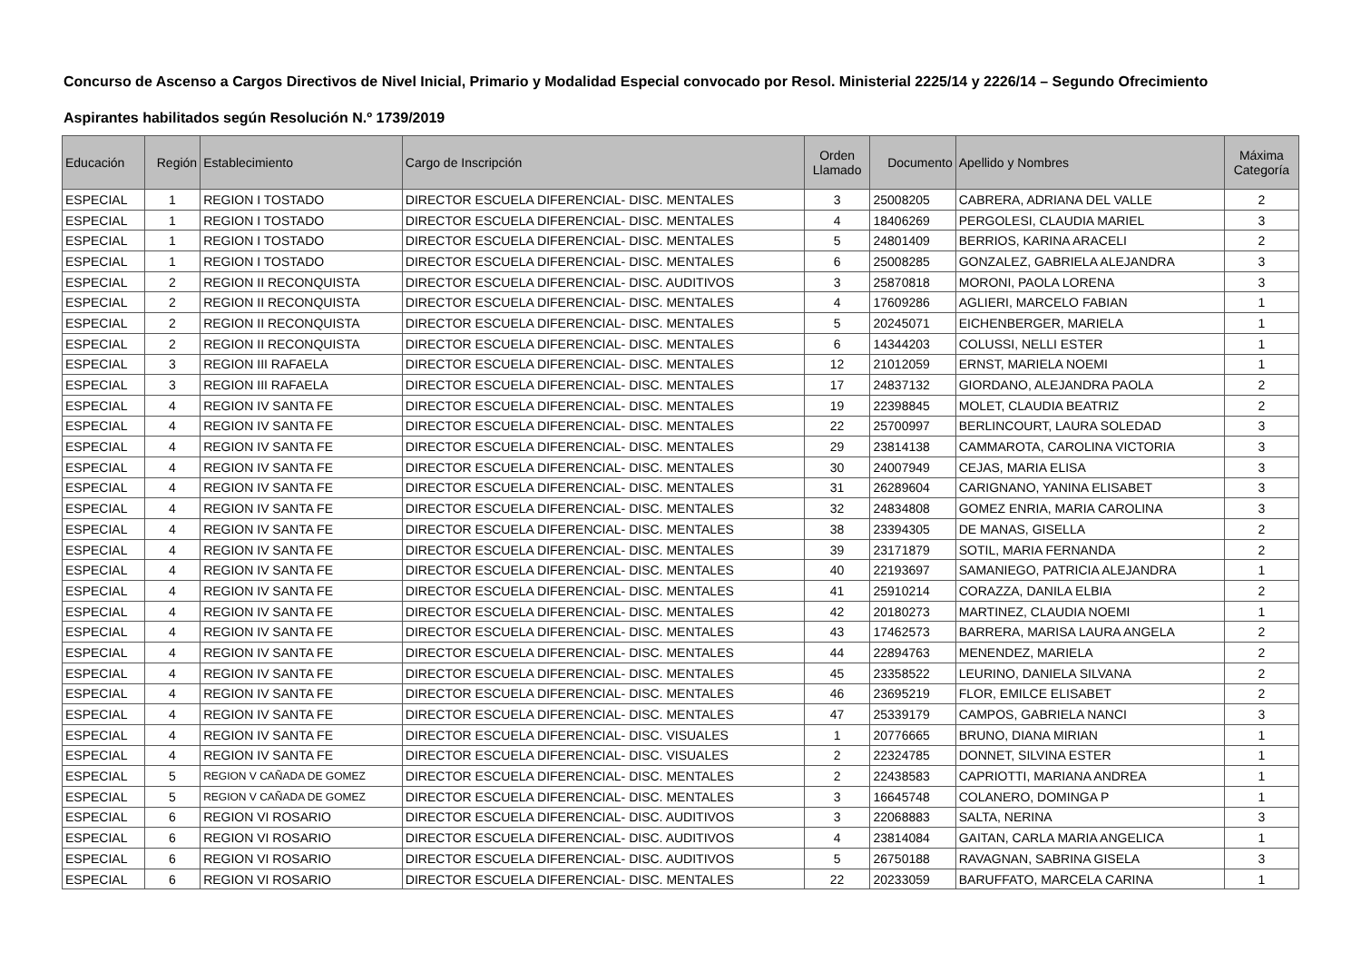Concurso de Ascenso a Cargos Directivos de Nivel Inicial, Primario y Modalidad Especial convocado por Resol. Ministerial 2225/14 y 2226/14 – Segundo Ofrecimiento
Aspirantes habilitados según Resolución N.º 1739/2019
| Educación | Región | Establecimiento | Cargo de Inscripción | Orden Llamado | Documento | Apellido y Nombres | Máxima Categoría |
| --- | --- | --- | --- | --- | --- | --- | --- |
| ESPECIAL | 1 | REGION I TOSTADO | DIRECTOR ESCUELA DIFERENCIAL- DISC. MENTALES | 3 | 25008205 | CABRERA, ADRIANA DEL VALLE | 2 |
| ESPECIAL | 1 | REGION I TOSTADO | DIRECTOR ESCUELA DIFERENCIAL- DISC. MENTALES | 4 | 18406269 | PERGOLESI, CLAUDIA MARIEL | 3 |
| ESPECIAL | 1 | REGION I TOSTADO | DIRECTOR ESCUELA DIFERENCIAL- DISC. MENTALES | 5 | 24801409 | BERRIOS, KARINA ARACELI | 2 |
| ESPECIAL | 1 | REGION I TOSTADO | DIRECTOR ESCUELA DIFERENCIAL- DISC. MENTALES | 6 | 25008285 | GONZALEZ, GABRIELA ALEJANDRA | 3 |
| ESPECIAL | 2 | REGION II RECONQUISTA | DIRECTOR ESCUELA DIFERENCIAL- DISC. AUDITIVOS | 3 | 25870818 | MORONI, PAOLA LORENA | 3 |
| ESPECIAL | 2 | REGION II RECONQUISTA | DIRECTOR ESCUELA DIFERENCIAL- DISC. MENTALES | 4 | 17609286 | AGLIERI, MARCELO FABIAN | 1 |
| ESPECIAL | 2 | REGION II RECONQUISTA | DIRECTOR ESCUELA DIFERENCIAL- DISC. MENTALES | 5 | 20245071 | EICHENBERGER, MARIELA | 1 |
| ESPECIAL | 2 | REGION II RECONQUISTA | DIRECTOR ESCUELA DIFERENCIAL- DISC. MENTALES | 6 | 14344203 | COLUSSI, NELLI ESTER | 1 |
| ESPECIAL | 3 | REGION III RAFAELA | DIRECTOR ESCUELA DIFERENCIAL- DISC. MENTALES | 12 | 21012059 | ERNST, MARIELA NOEMI | 1 |
| ESPECIAL | 3 | REGION III RAFAELA | DIRECTOR ESCUELA DIFERENCIAL- DISC. MENTALES | 17 | 24837132 | GIORDANO, ALEJANDRA PAOLA | 2 |
| ESPECIAL | 4 | REGION IV SANTA FE | DIRECTOR ESCUELA DIFERENCIAL- DISC. MENTALES | 19 | 22398845 | MOLET, CLAUDIA BEATRIZ | 2 |
| ESPECIAL | 4 | REGION IV SANTA FE | DIRECTOR ESCUELA DIFERENCIAL- DISC. MENTALES | 22 | 25700997 | BERLINCOURT, LAURA SOLEDAD | 3 |
| ESPECIAL | 4 | REGION IV SANTA FE | DIRECTOR ESCUELA DIFERENCIAL- DISC. MENTALES | 29 | 23814138 | CAMMAROTA, CAROLINA VICTORIA | 3 |
| ESPECIAL | 4 | REGION IV SANTA FE | DIRECTOR ESCUELA DIFERENCIAL- DISC. MENTALES | 30 | 24007949 | CEJAS, MARIA ELISA | 3 |
| ESPECIAL | 4 | REGION IV SANTA FE | DIRECTOR ESCUELA DIFERENCIAL- DISC. MENTALES | 31 | 26289604 | CARIGNANO, YANINA ELISABET | 3 |
| ESPECIAL | 4 | REGION IV SANTA FE | DIRECTOR ESCUELA DIFERENCIAL- DISC. MENTALES | 32 | 24834808 | GOMEZ ENRIA, MARIA CAROLINA | 3 |
| ESPECIAL | 4 | REGION IV SANTA FE | DIRECTOR ESCUELA DIFERENCIAL- DISC. MENTALES | 38 | 23394305 | DE MANAS, GISELLA | 2 |
| ESPECIAL | 4 | REGION IV SANTA FE | DIRECTOR ESCUELA DIFERENCIAL- DISC. MENTALES | 39 | 23171879 | SOTIL, MARIA FERNANDA | 2 |
| ESPECIAL | 4 | REGION IV SANTA FE | DIRECTOR ESCUELA DIFERENCIAL- DISC. MENTALES | 40 | 22193697 | SAMANIEGO, PATRICIA ALEJANDRA | 1 |
| ESPECIAL | 4 | REGION IV SANTA FE | DIRECTOR ESCUELA DIFERENCIAL- DISC. MENTALES | 41 | 25910214 | CORAZZA, DANILA ELBIA | 2 |
| ESPECIAL | 4 | REGION IV SANTA FE | DIRECTOR ESCUELA DIFERENCIAL- DISC. MENTALES | 42 | 20180273 | MARTINEZ, CLAUDIA NOEMI | 1 |
| ESPECIAL | 4 | REGION IV SANTA FE | DIRECTOR ESCUELA DIFERENCIAL- DISC. MENTALES | 43 | 17462573 | BARRERA, MARISA LAURA ANGELA | 2 |
| ESPECIAL | 4 | REGION IV SANTA FE | DIRECTOR ESCUELA DIFERENCIAL- DISC. MENTALES | 44 | 22894763 | MENENDEZ, MARIELA | 2 |
| ESPECIAL | 4 | REGION IV SANTA FE | DIRECTOR ESCUELA DIFERENCIAL- DISC. MENTALES | 45 | 23358522 | LEURINO, DANIELA SILVANA | 2 |
| ESPECIAL | 4 | REGION IV SANTA FE | DIRECTOR ESCUELA DIFERENCIAL- DISC. MENTALES | 46 | 23695219 | FLOR, EMILCE ELISABET | 2 |
| ESPECIAL | 4 | REGION IV SANTA FE | DIRECTOR ESCUELA DIFERENCIAL- DISC. MENTALES | 47 | 25339179 | CAMPOS, GABRIELA NANCI | 3 |
| ESPECIAL | 4 | REGION IV SANTA FE | DIRECTOR ESCUELA DIFERENCIAL- DISC. VISUALES | 1 | 20776665 | BRUNO, DIANA MIRIAN | 1 |
| ESPECIAL | 4 | REGION IV SANTA FE | DIRECTOR ESCUELA DIFERENCIAL- DISC. VISUALES | 2 | 22324785 | DONNET, SILVINA ESTER | 1 |
| ESPECIAL | 5 | REGION V CAÑADA DE GOMEZ | DIRECTOR ESCUELA DIFERENCIAL- DISC. MENTALES | 2 | 22438583 | CAPRIOTTI, MARIANA ANDREA | 1 |
| ESPECIAL | 5 | REGION V CAÑADA DE GOMEZ | DIRECTOR ESCUELA DIFERENCIAL- DISC. MENTALES | 3 | 16645748 | COLANERO, DOMINGA P | 1 |
| ESPECIAL | 6 | REGION VI ROSARIO | DIRECTOR ESCUELA DIFERENCIAL- DISC. AUDITIVOS | 3 | 22068883 | SALTA, NERINA | 3 |
| ESPECIAL | 6 | REGION VI ROSARIO | DIRECTOR ESCUELA DIFERENCIAL- DISC. AUDITIVOS | 4 | 23814084 | GAITAN, CARLA MARIA ANGELICA | 1 |
| ESPECIAL | 6 | REGION VI ROSARIO | DIRECTOR ESCUELA DIFERENCIAL- DISC. AUDITIVOS | 5 | 26750188 | RAVAGNAN, SABRINA GISELA | 3 |
| ESPECIAL | 6 | REGION VI ROSARIO | DIRECTOR ESCUELA DIFERENCIAL- DISC. MENTALES | 22 | 20233059 | BARUFFATO, MARCELA CARINA | 1 |